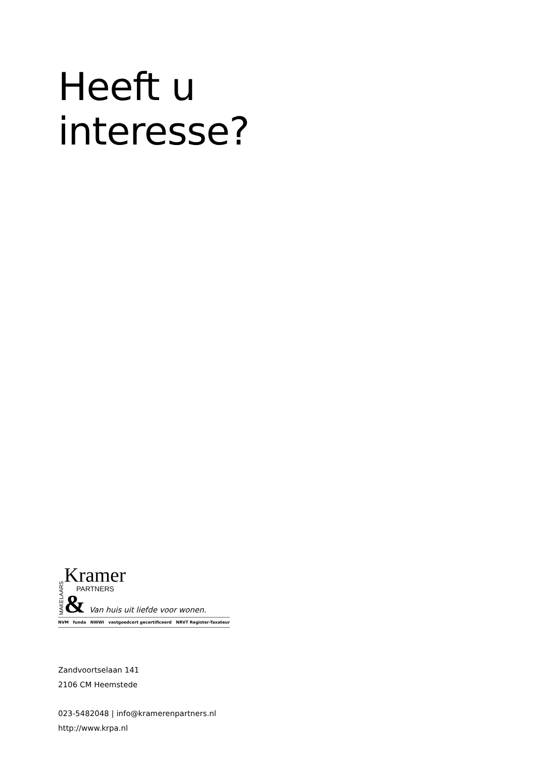Heeft u
interesse?
MAKELAARS
Kramer
PARTNERS
& Van huis uit liefde voor wonen.
NVM funda NWWI vastgoedcert gecertificeerd NRVT Register-Taxateur
Zandvoortselaan 141
2106 CM Heemstede
023-5482048 | info@kramerenpartners.nl
http://www.krpa.nl